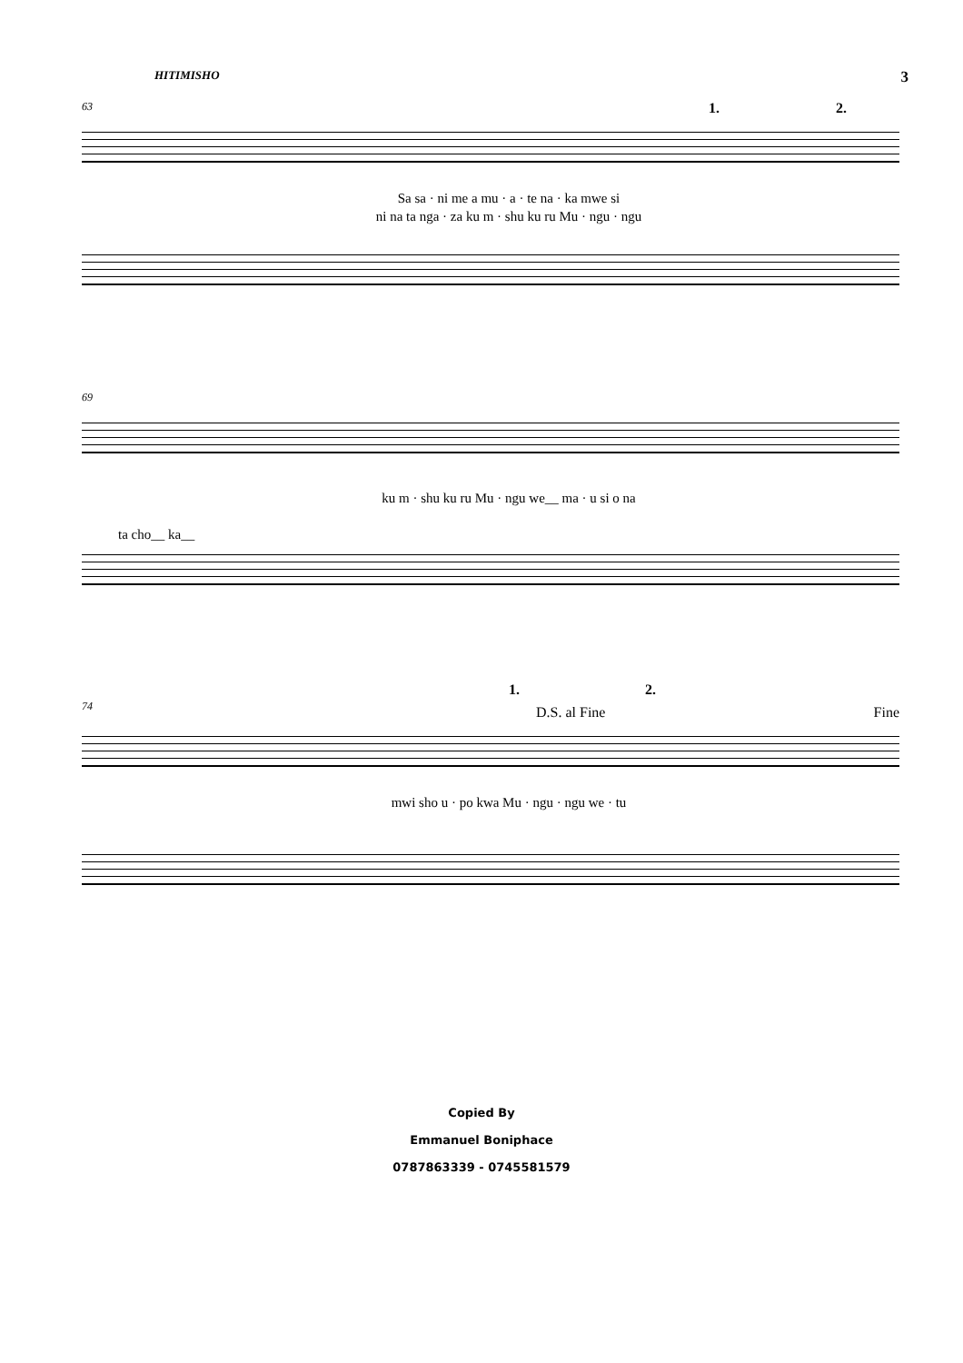HITIMISHO 3
63
1. 2.
Sa sa · ni me a mu · a · te na · ka mwe si
ni na ta nga · za ku m · shu ku ru Mu · ngu · ngu
69
ku m · shu ku ru Mu · ngu we__ ma · u si o na
ta cho__ ka__
1. 2.
74
D.S. al Fine Fine
mwi sho u · po kwa Mu · ngu · ngu we · tu
Copied By
Emmanuel Boniphace
0787863339 - 0745581579